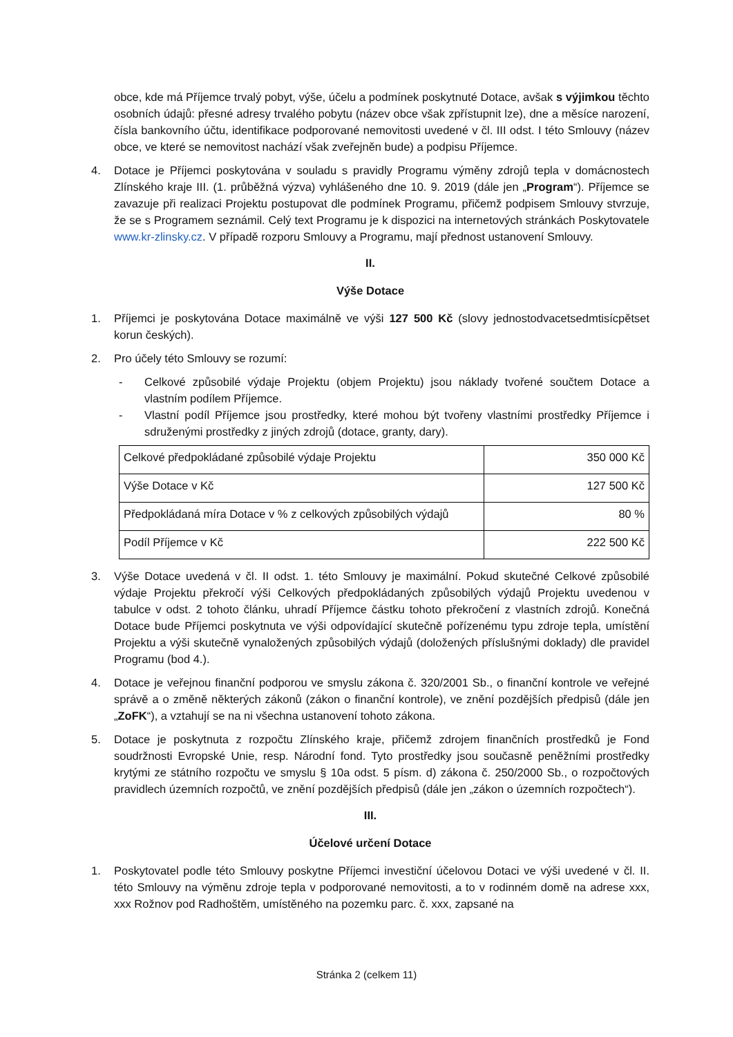obce, kde má Příjemce trvalý pobyt, výše, účelu a podmínek poskytnuté Dotace, avšak s výjimkou těchto osobních údajů: přesné adresy trvalého pobytu (název obce však zpřístupnit lze), dne a měsíce narození, čísla bankovního účtu, identifikace podporované nemovitosti uvedené v čl. III odst. I této Smlouvy (název obce, ve které se nemovitost nachází však zveřejněn bude) a podpisu Příjemce.
4. Dotace je Příjemci poskytována v souladu s pravidly Programu výměny zdrojů tepla v domácnostech Zlínského kraje III. (1. průběžná výzva) vyhlášeného dne 10. 9. 2019 (dále jen „Program“). Příjemce se zavazuje při realizaci Projektu postupovat dle podmínek Programu, přičemž podpisem Smlouvy stvrzuje, že se s Programem seznámil. Celý text Programu je k dispozici na internetových stránkách Poskytovatele www.kr-zlinsky.cz. V případě rozporu Smlouvy a Programu, mají přednost ustanovení Smlouvy.
II.
Výše Dotace
1. Příjemci je poskytována Dotace maximálně ve výši 127 500 Kč (slovy jednostodvacetsedmtisícpětset korun českých).
2. Pro účely této Smlouvy se rozumí:
- Celkové způsobilé výdaje Projektu (objem Projektu) jsou náklady tvořené součtem Dotace a vlastním podílem Příjemce.
- Vlastní podíl Příjemce jsou prostředky, které mohou být tvořeny vlastními prostředky Příjemce i sdruženými prostředky z jiných zdrojů (dotace, granty, dary).
| Celkové předpokládané způsobilé výdaje Projektu | 350 000 Kč |
| Výše Dotace v Kč | 127 500 Kč |
| Předpokládaná míra Dotace v % z celkových způsobilých výdajů | 80 % |
| Podíl Příjemce v Kč | 222 500 Kč |
3. Výše Dotace uvedená v čl. II odst. 1. této Smlouvy je maximální. Pokud skutečné Celkové způsobilé výdaje Projektu překročí výši Celkových předpokládaných způsobilých výdajů Projektu uvedenou v tabulce v odst. 2 tohoto článku, uhradí Příjemce částku tohoto překročení z vlastních zdrojů. Konečná Dotace bude Příjemci poskytnuta ve výši odpovídající skutečně pořízenému typu zdroje tepla, umístění Projektu a výši skutečně vynaložených způsobilých výdajů (doložených příslušnými doklady) dle pravidel Programu (bod 4.).
4. Dotace je veřejnou finanční podporou ve smyslu zákona č. 320/2001 Sb., o finanční kontrole ve veřejné správě a o změně některých zákonů (zákon o finanční kontrole), ve znění pozdějších předpisů (dále jen „ZoFK“), a vztahují se na ni všechna ustanovení tohoto zákona.
5. Dotace je poskytnuta z rozpočtu Zlínského kraje, přičemž zdrojem finančních prostředků je Fond soudržnosti Evropské Unie, resp. Národní fond. Tyto prostředky jsou současně peněžními prostředky krytými ze státního rozpočtu ve smyslu § 10a odst. 5 písm. d) zákona č. 250/2000 Sb., o rozpočtových pravidlech územních rozpočtů, ve znění pozdějších předpisů (dále jen „zákon o územních rozpočtech“).
III.
Účelové určení Dotace
1. Poskytovatel podle této Smlouvy poskytne Příjemci investiční účelovou Dotaci ve výši uvedené v čl. II. této Smlouvy na výměnu zdroje tepla v podporované nemovitosti, a to v rodinném domě na adrese xxx, xxx Rožnov pod Radhoštěm, umístěného na pozemku parc. č. xxx, zapsané na
Stránka 2 (celkem 11)